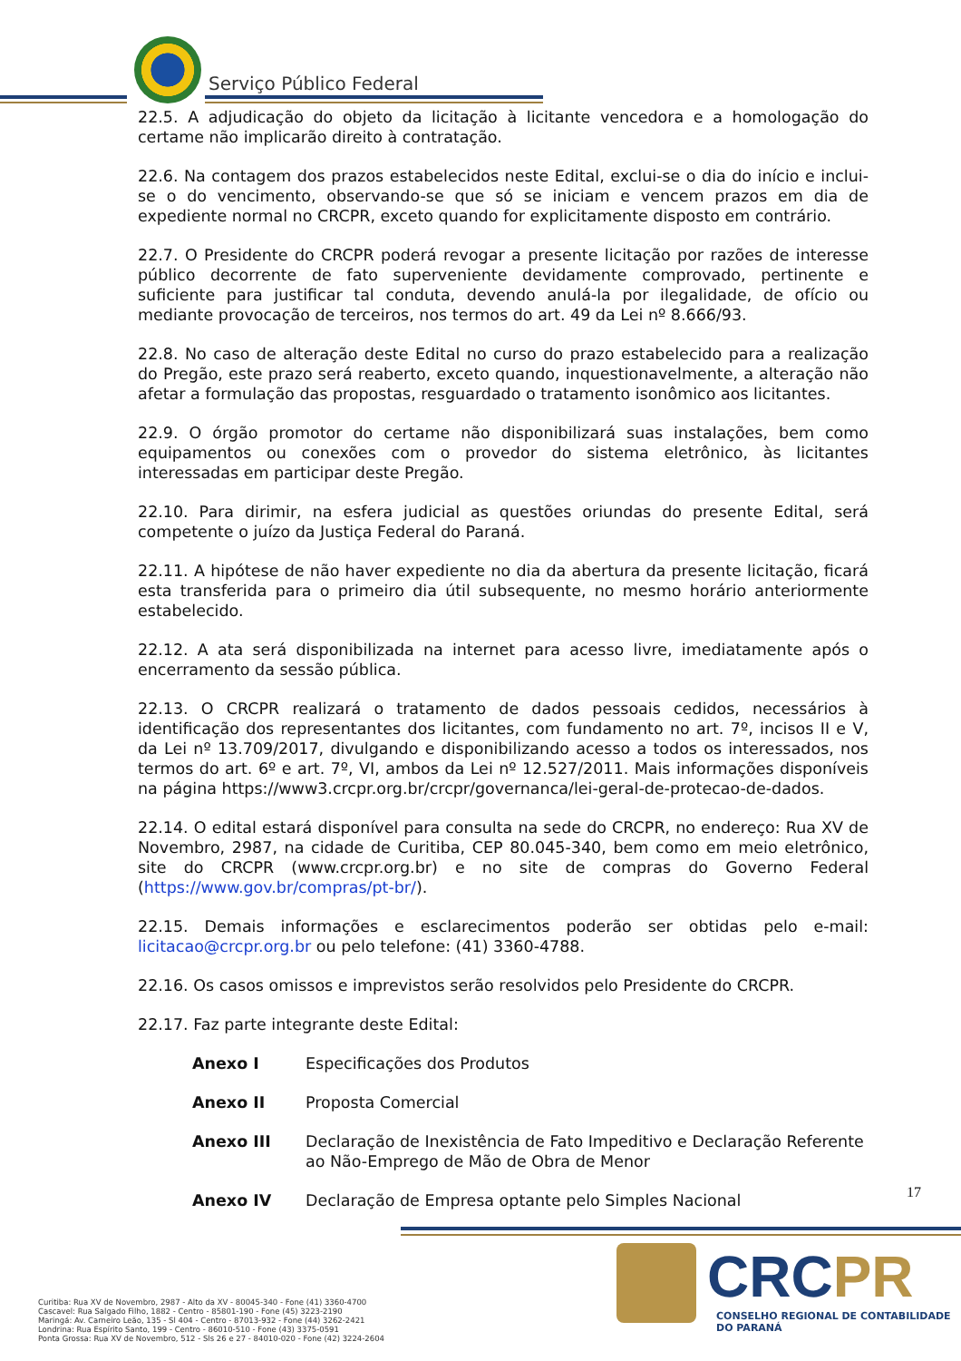Serviço Público Federal
22.5. A adjudicação do objeto da licitação à licitante vencedora e a homologação do certame não implicarão direito à contratação.
22.6. Na contagem dos prazos estabelecidos neste Edital, exclui-se o dia do início e inclui-se o do vencimento, observando-se que só se iniciam e vencem prazos em dia de expediente normal no CRCPR, exceto quando for explicitamente disposto em contrário.
22.7. O Presidente do CRCPR poderá revogar a presente licitação por razões de interesse público decorrente de fato superveniente devidamente comprovado, pertinente e suficiente para justificar tal conduta, devendo anulá-la por ilegalidade, de ofício ou mediante provocação de terceiros, nos termos do art. 49 da Lei nº 8.666/93.
22.8. No caso de alteração deste Edital no curso do prazo estabelecido para a realização do Pregão, este prazo será reaberto, exceto quando, inquestionavelmente, a alteração não afetar a formulação das propostas, resguardado o tratamento isonômico aos licitantes.
22.9. O órgão promotor do certame não disponibilizará suas instalações, bem como equipamentos ou conexões com o provedor do sistema eletrônico, às licitantes interessadas em participar deste Pregão.
22.10. Para dirimir, na esfera judicial as questões oriundas do presente Edital, será competente o juízo da Justiça Federal do Paraná.
22.11. A hipótese de não haver expediente no dia da abertura da presente licitação, ficará esta transferida para o primeiro dia útil subsequente, no mesmo horário anteriormente estabelecido.
22.12. A ata será disponibilizada na internet para acesso livre, imediatamente após o encerramento da sessão pública.
22.13. O CRCPR realizará o tratamento de dados pessoais cedidos, necessários à identificação dos representantes dos licitantes, com fundamento no art. 7º, incisos II e V, da Lei nº 13.709/2017, divulgando e disponibilizando acesso a todos os interessados, nos termos do art. 6º e art. 7º, VI, ambos da Lei nº 12.527/2011. Mais informações disponíveis na página https://www3.crcpr.org.br/crcpr/governanca/lei-geral-de-protecao-de-dados.
22.14. O edital estará disponível para consulta na sede do CRCPR, no endereço: Rua XV de Novembro, 2987, na cidade de Curitiba, CEP 80.045-340, bem como em meio eletrônico, site do CRCPR (www.crcpr.org.br) e no site de compras do Governo Federal (https://www.gov.br/compras/pt-br/).
22.15. Demais informações e esclarecimentos poderão ser obtidas pelo e-mail: licitacao@crcpr.org.br ou pelo telefone: (41) 3360-4788.
22.16. Os casos omissos e imprevistos serão resolvidos pelo Presidente do CRCPR.
22.17. Faz parte integrante deste Edital:
| Anexo I | Especificações dos Produtos |
| Anexo II | Proposta Comercial |
| Anexo III | Declaração de Inexistência de Fato Impeditivo e Declaração Referente ao Não-Emprego de Mão de Obra de Menor |
| Anexo IV | Declaração de Empresa optante pelo Simples Nacional |
17
Curitiba: Rua XV de Novembro, 2987 - Alto da XV - 80045-340 - Fone (41) 3360-4700
Cascavel: Rua Salgado Filho, 1882 - Centro - 85801-190 - Fone (45) 3223-2190
Maringá: Av. Carneiro Leão, 135 - Sl 404 - Centro - 87013-932 - Fone (44) 3262-2421
Londrina: Rua Espírito Santo, 199 - Centro - 86010-510 - Fone (43) 3375-0591
Ponta Grossa: Rua XV de Novembro, 512 - Sls 26 e 27 - 84010-020 - Fone (42) 3224-2604
CRCPR
CONSELHO REGIONAL DE CONTABILIDADE
DO PARANÁ